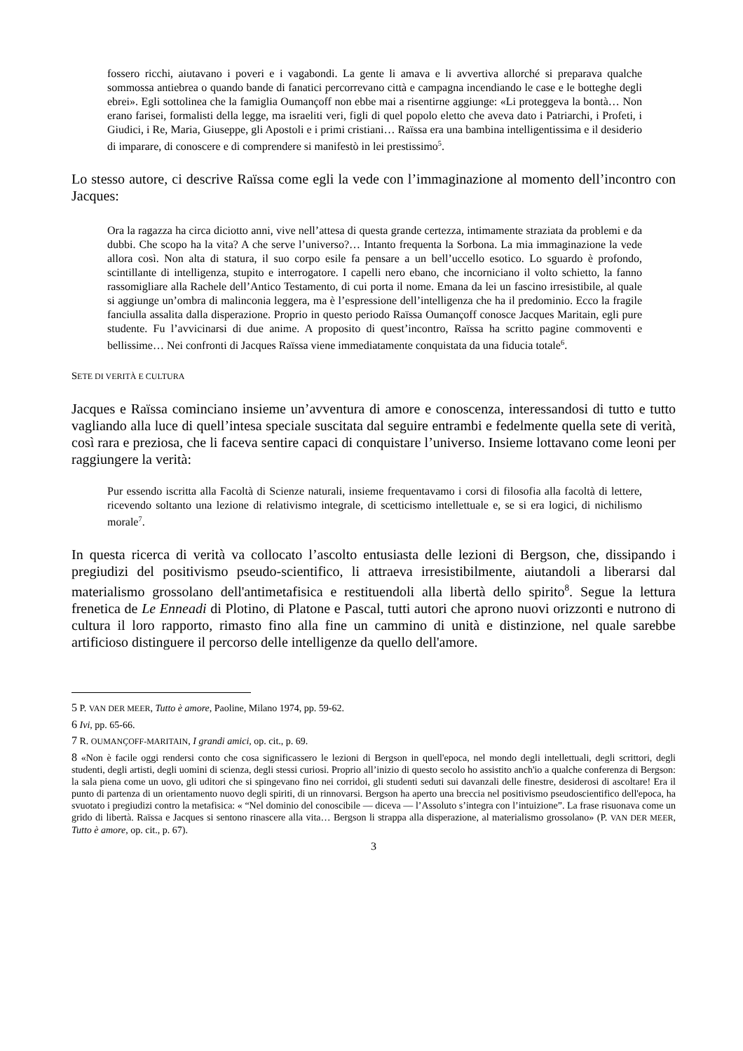fossero ricchi, aiutavano i poveri e i vagabondi. La gente li amava e li avvertiva allorché si preparava qualche sommossa antiebrea o quando bande di fanatici percorrevano città e campagna incendiando le case e le botteghe degli ebrei». Egli sottolinea che la famiglia Oumançoff non ebbe mai a risentirne aggiunge: «Li proteggeva la bontà… Non erano farisei, formalisti della legge, ma israeliti veri, figli di quel popolo eletto che aveva dato i Patriarchi, i Profeti, i Giudici, i Re, Maria, Giuseppe, gli Apostoli e i primi cristiani… Raïssa era una bambina intelligentissima e il desiderio di imparare, di conoscere e di comprendere si manifestò in lei prestissimo<sup>5</sup>.
Lo stesso autore, ci descrive Raïssa come egli la vede con l’immaginazione al momento dell’incontro con Jacques:
Ora la ragazza ha circa diciotto anni, vive nell’attesa di questa grande certezza, intimamente straziata da problemi e da dubbi. Che scopo ha la vita? A che serve l’universo?… Intanto frequenta la Sorbona. La mia immaginazione la vede allora così. Non alta di statura, il suo corpo esile fa pensare a un bell’uccello esotico. Lo sguardo è profondo, scintillante di intelligenza, stupito e interrogatore. I capelli nero ebano, che incorniciano il volto schietto, la fanno rassomigliare alla Rachele dell’Antico Testamento, di cui porta il nome. Emana da lei un fascino irresistibile, al quale si aggiunge un’ombra di malinconia leggera, ma è l’espressione dell’intelligenza che ha il predominio. Ecco la fragile fanciulla assalita dalla disperazione. Proprio in questo periodo Raïssa Oumançoff conosce Jacques Maritain, egli pure studente. Fu l’avvicinarsi di due anime. A proposito di quest’incontro, Raïssa ha scritto pagine commoventi e bellissime… Nei confronti di Jacques Raïssa viene immediatamente conquistata da una fiducia totale<sup>6</sup>.
SETE DI VERITÀ E CULTURA
Jacques e Raïssa cominciano insieme un’avventura di amore e conoscenza, interessandosi di tutto e tutto vagliando alla luce di quell’intesa speciale suscitata dal seguire entrambi e fedelmente quella sete di verità, così rara e preziosa, che li faceva sentire capaci di conquistare l’universo. Insieme lottavano come leoni per raggiungere la verità:
Pur essendo iscritta alla Facoltà di Scienze naturali, insieme frequentavamo i corsi di filosofia alla facoltà di lettere, ricevendo soltanto una lezione di relativismo integrale, di scetticismo intellettuale e, se si era logici, di nichilismo morale<sup>7</sup>.
In questa ricerca di verità va collocato l’ascolto entusiasta delle lezioni di Bergson, che, dissipando i pregiudizi del positivismo pseudo-scientifico, li attraeva irresistibilmente, aiutandoli a liberarsi dal materialismo grossolano dell'antimetafisica e restituendoli alla libertà dello spirito<sup>8</sup>. Segue la lettura frenetica de Le Enneadi di Plotino, di Platone e Pascal, tutti autori che aprono nuovi orizzonti e nutrono di cultura il loro rapporto, rimasto fino alla fine un cammino di unità e distinzione, nel quale sarebbe artificioso distinguere il percorso delle intelligenze da quello dell'amore.
5 P. VAN DER MEER, Tutto è amore, Paoline, Milano 1974, pp. 59-62.
6 Ivi, pp. 65-66.
7 R. OUMANÇOFF-MARITAIN, I grandi amici, op. cit., p. 69.
8 «Non è facile oggi rendersi conto che cosa significassero le lezioni di Bergson in quell'epoca, nel mondo degli intellettuali, degli scrittori, degli studenti, degli artisti, degli uomini di scienza, degli stessi curiosi. Proprio all’inizio di questo secolo ho assistito anch'io a qualche conferenza di Bergson: la sala piena come un uovo, gli uditori che si spingevano fino nei corridoi, gli studenti seduti sui davanzali delle finestre, desiderosi di ascoltare! Era il punto di partenza di un orientamento nuovo degli spiriti, di un rinnovarsi. Bergson ha aperto una breccia nel positivismo pseudoscientifico dell'epoca, ha svuotato i pregiudizi contro la metafisica: « “Nel dominio del conoscibile — diceva — l’Assoluto s’integra con l’intuizione”. La frase risuonava come un grido di libertà. Raïssa e Jacques si sentono rinascere alla vita… Bergson li strappa alla disperazione, al materialismo grossolano» (P. VAN DER MEER, Tutto è amore, op. cit., p. 67).
3